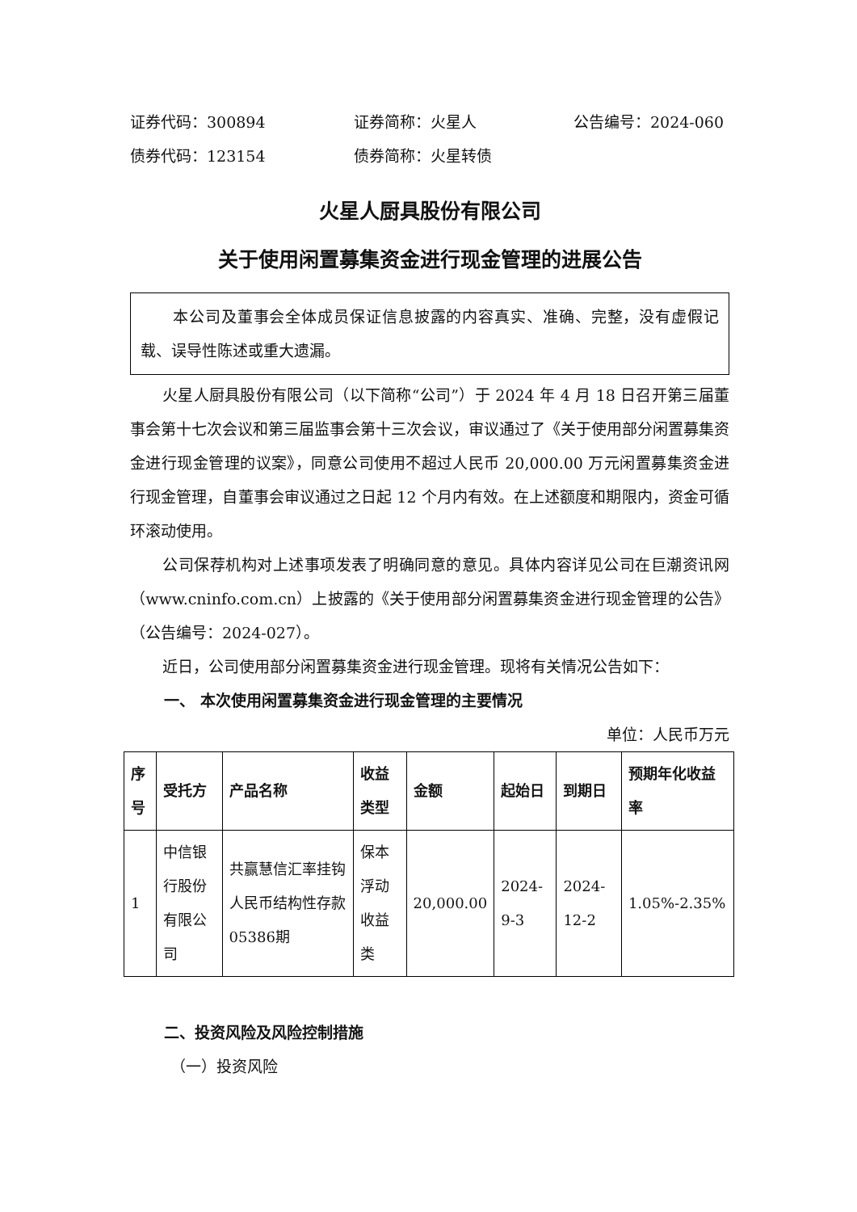证券代码：300894 证券简称：火星人 公告编号：2024-060
债券代码：123154 债券简称：火星转债
火星人厨具股份有限公司
关于使用闲置募集资金进行现金管理的进展公告
本公司及董事会全体成员保证信息披露的内容真实、准确、完整，没有虚假记载、误导性陈述或重大遗漏。
火星人厨具股份有限公司（以下简称“公司”）于 2024 年 4 月 18 日召开第三届董事会第十七次会议和第三届监事会第十三次会议，审议通过了《关于使用部分闲置募集资金进行现金管理的议案》，同意公司使用不超过人民币 20,000.00 万元闲置募集资金进行现金管理，自董事会审议通过之日起 12 个月内有效。在上述额度和期限内，资金可循环滚动使用。
公司保荐机构对上述事项发表了明确同意的意见。具体内容详见公司在巨潮资讯网（www.cninfo.com.cn）上披露的《关于使用部分闲置募集资金进行现金管理的公告》（公告编号：2024-027）。
近日，公司使用部分闲置募集资金进行现金管理。现将有关情况公告如下：
一、 本次使用闲置募集资金进行现金管理的主要情况
单位：人民币万元
| 序号 | 受托方 | 产品名称 | 收益类型 | 金额 | 起始日 | 到期日 | 预期年化收益率 |
| --- | --- | --- | --- | --- | --- | --- | --- |
| 1 | 中信银行股份有限公司 | 共赢慧信汇率挂钩人民币结构性存款05386期 | 保本浮动收益类 | 20,000.00 | 2024-9-3 | 2024-12-2 | 1.05%-2.35% |
二、投资风险及风险控制措施
（一）投资风险